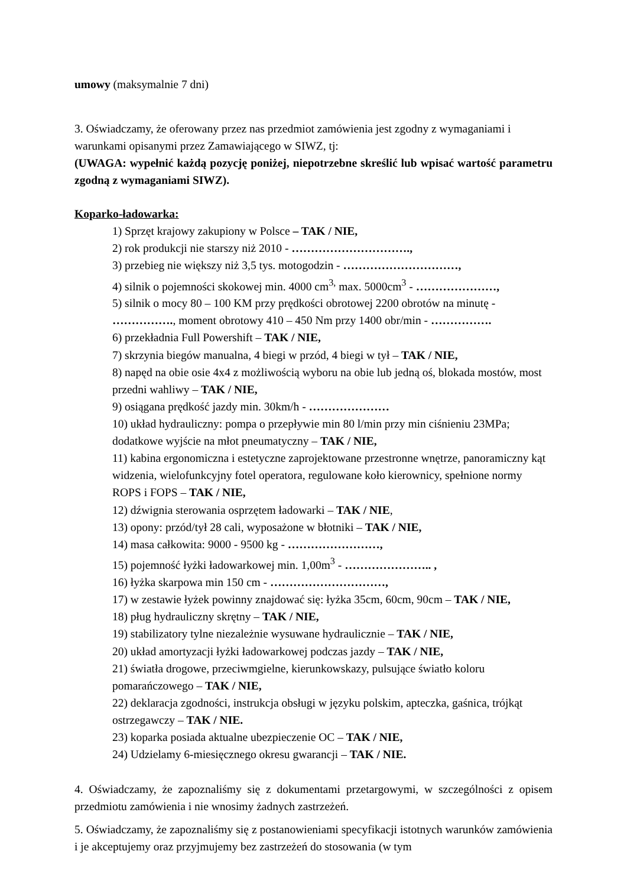umowy (maksymalnie 7 dni)
3. Oświadczamy, że oferowany przez nas przedmiot zamówienia jest zgodny z wymaganiami i warunkami opisanymi przez Zamawiającego w SIWZ, tj:
(UWAGA: wypełnić każdą pozycję poniżej, niepotrzebne skreślić lub wpisać wartość parametru zgodną z wymaganiami SIWZ).
Koparko-ładowarka:
1) Sprzęt krajowy zakupiony w Polsce – TAK / NIE,
2) rok produkcji nie starszy niż 2010 - ………………………….,
3) przebieg nie większy niż 3,5 tys. motogodzin - …………………………,
4) silnik o pojemności skokowej min. 4000 cm<sup>3,</sup> max. 5000cm<sup>3</sup> - …………………,
5) silnik o mocy 80 – 100 KM przy prędkości obrotowej 2200 obrotów na minutę - ……………., moment obrotowy 410 – 450 Nm przy 1400 obr/min - …………….
6) przekładnia Full Powershift – TAK / NIE,
7) skrzynia biegów manualna, 4 biegi w przód, 4 biegi w tył – TAK / NIE,
8) napęd na obie osie 4x4 z możliwością wyboru na obie lub jedną oś, blokada mostów, most przedni wahliwy – TAK / NIE,
9) osiągana prędkość jazdy min. 30km/h - …………………
10) układ hydrauliczny: pompa o przepływie min 80 l/min przy min ciśnieniu 23MPa; dodatkowe wyjście na młot pneumatyczny – TAK / NIE,
11) kabina ergonomiczna i estetyczne zaprojektowane przestronne wnętrze, panoramiczny kąt widzenia, wielofunkcyjny fotel operatora, regulowane koło kierownicy, spełnione normy ROPS i FOPS – TAK / NIE,
12) dźwignia sterowania osprzętem ładowarki – TAK / NIE,
13) opony: przód/tył 28 cali, wyposażone w błotniki – TAK / NIE,
14) masa całkowita: 9000 - 9500 kg - ……………………,
15) pojemność łyżki ładowarkowej min. 1,00m<sup>3</sup> - ………………….. ,
16) łyżka skarpowa min 150 cm - …………………………,
17) w zestawie łyżek powinny znajdować się: łyżka 35cm, 60cm, 90cm – TAK / NIE,
18) pług hydrauliczny skrętny – TAK / NIE,
19) stabilizatory tylne niezależnie wysuwane hydraulicznie – TAK / NIE,
20) układ amortyzacji łyżki ładowarkowej podczas jazdy – TAK / NIE,
21) światła drogowe, przeciwmgielne, kierunkowskazy, pulsujące światło koloru pomarańczowego – TAK / NIE,
22) deklaracja zgodności, instrukcja obsługi w języku polskim, apteczka, gaśnica, trójkąt ostrzegawczy – TAK / NIE.
23) koparka posiada aktualne ubezpieczenie OC – TAK / NIE,
24) Udzielamy 6-miesięcznego okresu gwarancji – TAK / NIE.
4. Oświadczamy, że zapoznaliśmy się z dokumentami przetargowymi, w szczególności z opisem przedmiotu zamówienia i nie wnosimy żadnych zastrzeżeń.
5. Oświadczamy, że zapoznaliśmy się z postanowieniami specyfikacji istotnych warunków zamówienia i je akceptujemy oraz przyjmujemy bez zastrzeżeń do stosowania (w tym